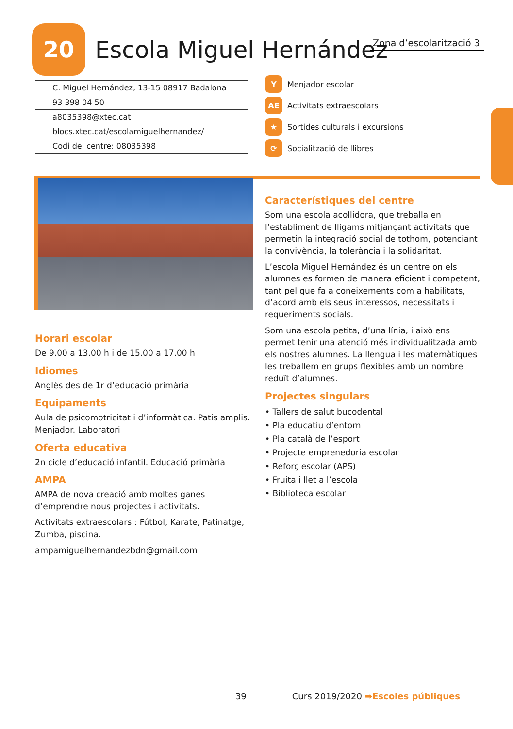20
Escola Miguel Hernández
Zona d’escolarització 3
C. Miguel Hernández, 13-15 08917 Badalona
93 398 04 50
a8035398@xtec.cat
blocs.xtec.cat/escolamiguelhernandez/
Codi del centre: 08035398
Y Menjador escolar
AE Activitats extraescolars
★ Sortides culturals i excursions
⟳ Socialització de llibres
Horari escolar
De 9.00 a 13.00 h i de 15.00 a 17.00 h
Idiomes
Anglès des de 1r d’educació primària
Equipaments
Aula de psicomotricitat i d’informàtica. Patis amplis. Menjador. Laboratori
Oferta educativa
2n cicle d’educació infantil. Educació primària
AMPA
AMPA de nova creació amb moltes ganes d’emprendre nous projectes i activitats.
Activitats extraescolars : Fútbol, Karate, Patinatge, Zumba, piscina.
ampamiguelhernandezbdn@gmail.com
Característiques del centre
Som una escola acollidora, que treballa en l’establiment de lligams mitjançant activitats que permetin la integració social de tothom, potenciant la convivència, la tolerància i la solidaritat.
L’escola Miguel Hernández és un centre on els alumnes es formen de manera eficient i competent, tant pel que fa a coneixements com a habilitats, d’acord amb els seus interessos, necessitats i requeriments socials.
Som una escola petita, d’una línia, i això ens permet tenir una atenció més individualitzada amb els nostres alumnes. La llengua i les matemàtiques les treballem en grups flexibles amb un nombre reduït d’alumnes.
Projectes singulars
• Tallers de salut bucodental
• Pla educatiu d’entorn
• Pla català de l’esport
• Projecte emprenedoria escolar
• Reforç escolar (APS)
• Fruita i llet a l’escola
• Biblioteca escolar
39 Curs 2019/2020 ➡Escoles públiques